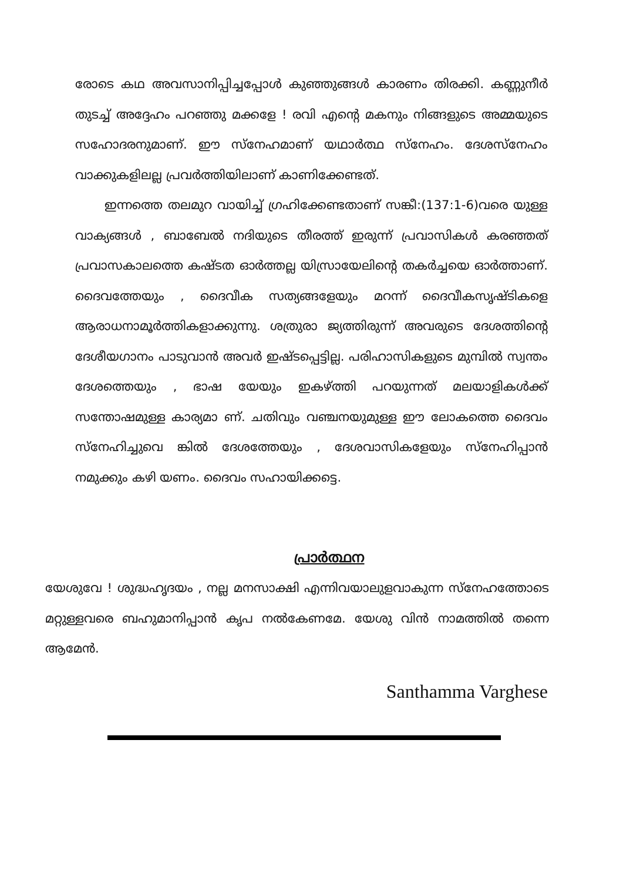രോടെ കഥ അവസാനിപ്പിച്ചപ്പോൾ കുഞ്ഞുങ്ങൾ കാരണം തിരക്കി. കണ്ണുനീർ തുടച്ച് അദ്ദേഹം പറഞ്ഞു മക്കളേ ! രവി എന്റെ മകനും നിങ്ങളുടെ അമ്മയുടെ സഹോദരനുമാണ്. ഈ സ്നേഹമാണ് യഥാർത്ഥ സ്നേഹം. ദേശസ്നേഹം വാക്കുകളിലല്ല പ്രവർത്തിയിലാണ് കാണിക്കേണ്ടത്.
ഇന്നത്തെ തലമുറ വായിച്ച് ഗ്രഹിക്കേണ്ടതാണ് സങ്കീ:(137:1-6)വരെ യുള്ള വാക്യങ്ങൾ , ബാബേൽ നദിയുടെ തീരത്ത് ഇരുന്ന് പ്രവാസികൾ കരഞ്ഞത് പ്രവാസകാലത്തെ കഷ്ടത ഓർത്തല്ല യിസ്രായേലിന്റെ തകർച്ചയെ ഓർത്താണ്. ദൈവത്തേയും , ദൈവീക സത്യങ്ങളേയും മറന്ന് ദൈവീകസൃഷ്ടികളെ ആരാധനാമൂർത്തികളാക്കുന്നു. ശത്രുരാ ജ്യത്തിരുന്ന് അവരുടെ ദേശത്തിന്റെ ദേശീയഗാനം പാടുവാൻ അവർ ഇഷ്ടപ്പെട്ടില്ല. പരിഹാസികളുടെ മുമ്പിൽ സ്വന്തം ദേശത്തെയും , ഭാഷ യേയും ഇകഴ്ത്തി പറയുന്നത് മലയാളികൾക്ക് സന്തോഷമുള്ള കാര്യമാ ണ്. ചതിവും വഞ്ചനയുമുള്ള ഈ ലോകത്തെ ദൈവം സ്നേഹിച്ചുവെ ങ്കിൽ ദേശത്തേയും , ദേശവാസികളേയും സ്നേഹിപ്പാൻ നമുക്കും കഴി യണം. ദൈവം സഹായിക്കട്ടെ.
പ്രാർത്ഥന
യേശുവേ ! ശുദ്ധഹൃദയം , നല്ല മനസാക്ഷി എന്നിവയാലുളവാകുന്ന സ്നേഹത്തോടെ മറ്റുള്ളവരെ ബഹുമാനിപ്പാൻ കൃപ നൽകേണമേ. യേശു വിൻ നാമത്തിൽ തന്നെ ആമേൻ.
Santhamma Varghese